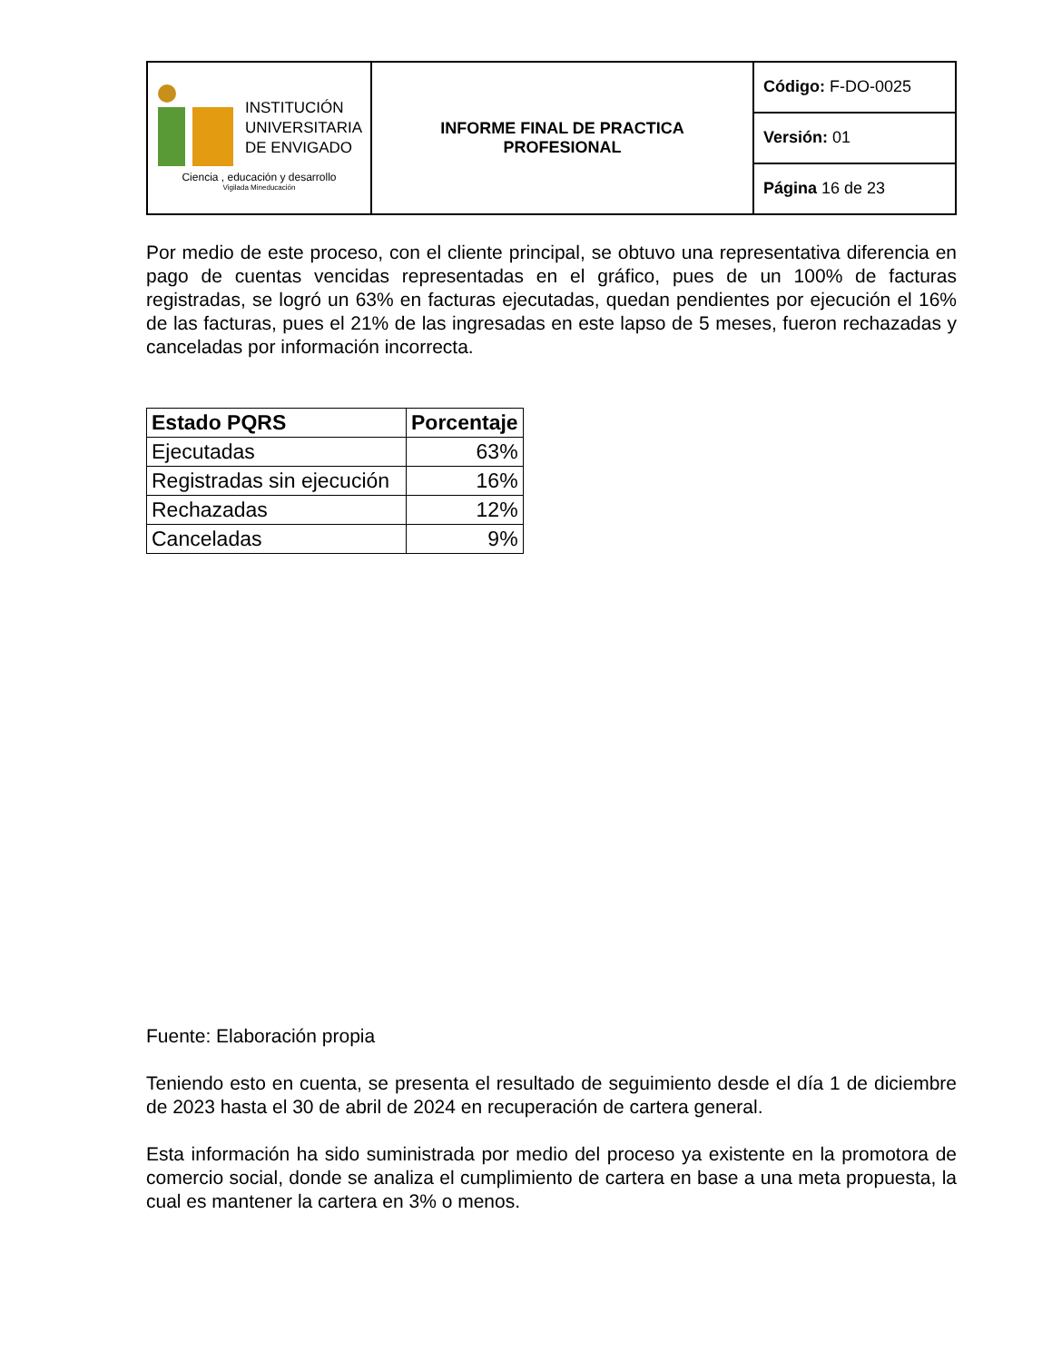| INSTITUCIÓN UNIVERSITARIA DE ENVIGADO Ciencia , educación y desarrollo Vigilada Mineducación | INFORME FINAL DE PRACTICA PROFESIONAL | Código: F-DO-0025 |
| | | Versión: 01 |
| | | Página 16 de 23 |
Por medio de este proceso, con el cliente principal, se obtuvo una representativa diferencia en pago de cuentas vencidas representadas en el gráfico, pues de un 100% de facturas registradas, se logró un 63% en facturas ejecutadas, quedan pendientes por ejecución el 16% de las facturas, pues el 21% de las ingresadas en este lapso de 5 meses, fueron rechazadas y canceladas por información incorrecta.
| Estado PQRS | Porcentaje |
| --- | --- |
| Ejecutadas | 63% |
| Registradas sin ejecución | 16% |
| Rechazadas | 12% |
| Canceladas | 9% |
Fuente: Elaboración propia
Teniendo esto en cuenta, se presenta el resultado de seguimiento desde el día 1 de diciembre de 2023 hasta el 30 de abril de 2024 en recuperación de cartera general.
Esta información ha sido suministrada por medio del proceso ya existente en la promotora de comercio social, donde se analiza el cumplimiento de cartera en base a una meta propuesta, la cual es mantener la cartera en 3% o menos.